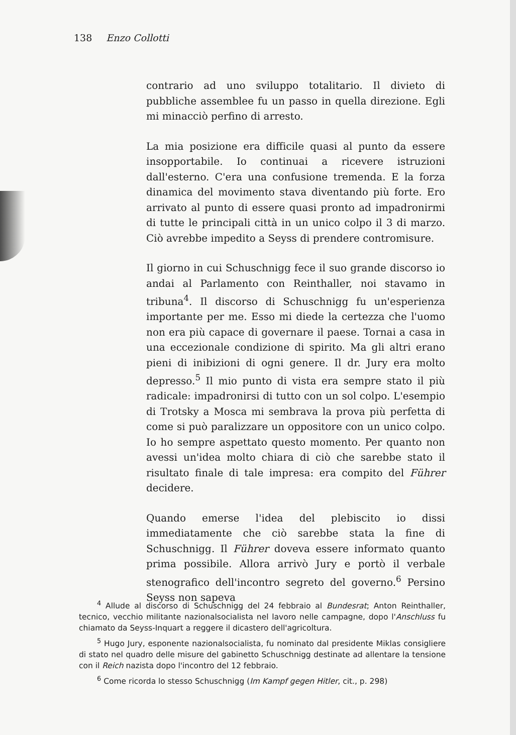138 Enzo Collotti
contrario ad uno sviluppo totalitario. Il divieto di pubbliche assemblee fu un passo in quella direzione. Egli mi minacciò perfino di arresto.
La mia posizione era difficile quasi al punto da essere insopportabile. Io continuai a ricevere istruzioni dall'esterno. C'era una confusione tremenda. E la forza dinamica del movimento stava diventando più forte. Ero arrivato al punto di essere quasi pronto ad impadronirmi di tutte le principali città in un unico colpo il 3 di marzo. Ciò avrebbe impedito a Seyss di prendere contromisure.
Il giorno in cui Schuschnigg fece il suo grande discorso io andai al Parlamento con Reinthaller, noi stavamo in tribuna<sup>4</sup>. Il discorso di Schuschnigg fu un'esperienza importante per me. Esso mi diede la certezza che l'uomo non era più capace di governare il paese. Tornai a casa in una eccezionale condizione di spirito. Ma gli altri erano pieni di inibizioni di ogni genere. Il dr. Jury era molto depresso.<sup>5</sup> Il mio punto di vista era sempre stato il più radicale: impadronirsi di tutto con un sol colpo. L'esempio di Trotsky a Mosca mi sembrava la prova più perfetta di come si può paralizzare un oppositore con un unico colpo. Io ho sempre aspettato questo momento. Per quanto non avessi un'idea molto chiara di ciò che sarebbe stato il risultato finale di tale impresa: era compito del Führer decidere.
Quando emerse l'idea del plebiscito io dissi immediatamente che ciò sarebbe stata la fine di Schuschnigg. Il Führer doveva essere informato quanto prima possibile. Allora arrivò Jury e portò il verbale stenografico dell'incontro segreto del governo.<sup>6</sup> Persino Seyss non sapeva
<sup>4</sup> Allude al discorso di Schuschnigg del 24 febbraio al Bundesrat; Anton Reinthaller, tecnico, vecchio militante nazionalsocialista nel lavoro nelle campagne, dopo l'Anschluss fu chiamato da Seyss-Inquart a reggere il dicastero dell'agricoltura.
<sup>5</sup> Hugo Jury, esponente nazionalsocialista, fu nominato dal presidente Miklas consigliere di stato nel quadro delle misure del gabinetto Schuschnigg destinate ad allentare la tensione con il Reich nazista dopo l'incontro del 12 febbraio.
<sup>6</sup> Come ricorda lo stesso Schuschnigg (Im Kampf gegen Hitler, cit., p. 298)